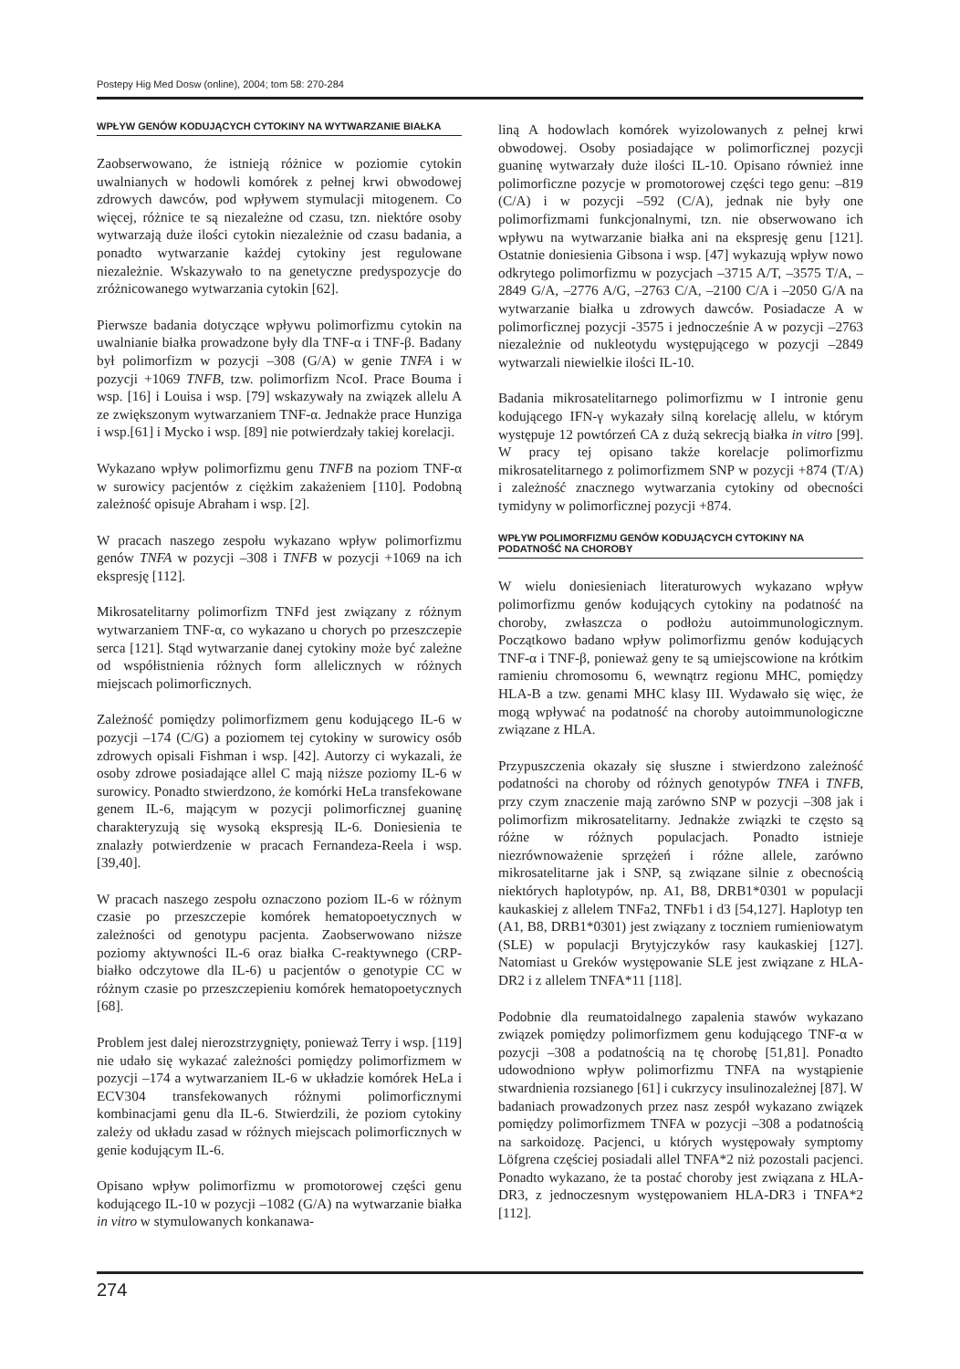Postepy Hig Med Dosw (online), 2004; tom 58: 270-284
WPŁYW GENÓW KODUJĄCYCH CYTOKINY NA WYTWARZANIE BIAŁKA
Zaobserwowano, że istnieją różnice w poziomie cytokin uwalnianych w hodowli komórek z pełnej krwi obwodowej zdrowych dawców, pod wpływem stymulacji mitogenem. Co więcej, różnice te są niezależne od czasu, tzn. niektóre osoby wytwarzają duże ilości cytokin niezależnie od czasu badania, a ponadto wytwarzanie każdej cytokiny jest regulowane niezależnie. Wskazywało to na genetyczne predyspozycje do zróżnicowanego wytwarzania cytokin [62].
Pierwsze badania dotyczące wpływu polimorfizmu cytokin na uwalnianie białka prowadzone były dla TNF-α i TNF-β. Badany był polimorfizm w pozycji –308 (G/A) w genie TNFA i w pozycji +1069 TNFB, tzw. polimorfizm NcoI. Prace Bouma i wsp. [16] i Louisa i wsp. [79] wskazywały na związek allelu A ze zwiększonym wytwarzaniem TNF-α. Jednakże prace Hunziga i wsp.[61] i Mycko i wsp. [89] nie potwierdzały takiej korelacji.
Wykazano wpływ polimorfizmu genu TNFB na poziom TNF-α w surowicy pacjentów z ciężkim zakażeniem [110]. Podobną zależność opisuje Abraham i wsp. [2].
W pracach naszego zespołu wykazano wpływ polimorfizmu genów TNFA w pozycji –308 i TNFB w pozycji +1069 na ich ekspresję [112].
Mikrosatelitarny polimorfizm TNFd jest związany z różnym wytwarzaniem TNF-α, co wykazano u chorych po przeszczepie serca [121]. Stąd wytwarzanie danej cytokiny może być zależne od współistnienia różnych form allelicznych w różnych miejscach polimorficznych.
Zależność pomiędzy polimorfizmem genu kodującego IL-6 w pozycji –174 (C/G) a poziomem tej cytokiny w surowicy osób zdrowych opisali Fishman i wsp. [42]. Autorzy ci wykazali, że osoby zdrowe posiadające allel C mają niższe poziomy IL-6 w surowicy. Ponadto stwierdzono, że komórki HeLa transfekowane genem IL-6, mającym w pozycji polimorficznej guaninę charakteryzują się wysoką ekspresją IL-6. Doniesienia te znalazły potwierdzenie w pracach Fernandeza-Reela i wsp. [39,40].
W pracach naszego zespołu oznaczono poziom IL-6 w różnym czasie po przeszczepie komórek hematopoetycznych w zależności od genotypu pacjenta. Zaobserwowano niższe poziomy aktywności IL-6 oraz białka C-reaktywnego (CRP- białko odczytowe dla IL-6) u pacjentów o genotypie CC w różnym czasie po przeszczepieniu komórek hematopoetycznych [68].
Problem jest dalej nierozstrzygnięty, ponieważ Terry i wsp. [119] nie udało się wykazać zależności pomiędzy polimorfizmem w pozycji –174 a wytwarzaniem IL-6 w układzie komórek HeLa i ECV304 transfekowanych różnymi polimorficznymi kombinacjami genu dla IL-6. Stwierdzili, że poziom cytokiny zależy od układu zasad w różnych miejscach polimorficznych w genie kodującym IL-6.
Opisano wpływ polimorfizmu w promotorowej części genu kodującego IL-10 w pozycji –1082 (G/A) na wytwarzanie białka in vitro w stymulowanych konkanawa-
liną A hodowlach komórek wyizolowanych z pełnej krwi obwodowej. Osoby posiadające w polimorficznej pozycji guaninę wytwarzały duże ilości IL-10. Opisano również inne polimorficzne pozycje w promotorowej części tego genu: –819 (C/A) i w pozycji –592 (C/A), jednak nie były one polimorfizmami funkcjonalnymi, tzn. nie obserwowano ich wpływu na wytwarzanie białka ani na ekspresję genu [121]. Ostatnie doniesienia Gibsona i wsp. [47] wykazują wpływ nowo odkrytego polimorfizmu w pozycjach –3715 A/T, –3575 T/A, –2849 G/A, –2776 A/G, –2763 C/A, –2100 C/A i –2050 G/A na wytwarzanie białka u zdrowych dawców. Posiadacze A w polimorficznej pozycji -3575 i jednocześnie A w pozycji –2763 niezależnie od nukleotydu występującego w pozycji –2849 wytwarzali niewielkie ilości IL-10.
Badania mikrosatelitarnego polimorfizmu w I intronie genu kodującego IFN-γ wykazały silną korelację allelu, w którym występuje 12 powtórzeń CA z dużą sekrecją białka in vitro [99]. W pracy tej opisano także korelacje polimorfizmu mikrosatelitarnego z polimorfizmem SNP w pozycji +874 (T/A) i zależność znacznego wytwarzania cytokiny od obecności tymidyny w polimorficznej pozycji +874.
WPŁYW POLIMORFIZMU GENÓW KODUJĄCYCH CYTOKINY NA PODATNOŚĆ NA CHOROBY
W wielu doniesieniach literaturowych wykazano wpływ polimorfizmu genów kodujących cytokiny na podatność na choroby, zwłaszcza o podłożu autoimmunologicznym. Początkowo badano wpływ polimorfizmu genów kodujących TNF-α i TNF-β, ponieważ geny te są umiejscowione na krótkim ramieniu chromosomu 6, wewnątrz regionu MHC, pomiędzy HLA-B a tzw. genami MHC klasy III. Wydawało się więc, że mogą wpływać na podatność na choroby autoimmunologiczne związane z HLA.
Przypuszczenia okazały się słuszne i stwierdzono zależność podatności na choroby od różnych genotypów TNFA i TNFB, przy czym znaczenie mają zarówno SNP w pozycji –308 jak i polimorfizm mikrosatelitarny. Jednakże związki te często są różne w różnych populacjach. Ponadto istnieje niezrównoważenie sprzężeń i różne allele, zarówno mikrosatelitarne jak i SNP, są związane silnie z obecnością niektórych haplotypów, np. A1, B8, DRB1*0301 w populacji kaukaskiej z allelem TNFa2, TNFb1 i d3 [54,127]. Haplotyp ten (A1, B8, DRB1*0301) jest związany z toczniem rumieniowatym (SLE) w populacji Brytyjczyków rasy kaukaskiej [127]. Natomiast u Greków występowanie SLE jest związane z HLA-DR2 i z allelem TNFA*11 [118].
Podobnie dla reumatoidalnego zapalenia stawów wykazano związek pomiędzy polimorfizmem genu kodującego TNF-α w pozycji –308 a podatnością na tę chorobę [51,81]. Ponadto udowodniono wpływ polimorfizmu TNFA na wystąpienie stwardnienia rozsianego [61] i cukrzycy insulinozależnej [87]. W badaniach prowadzonych przez nasz zespół wykazano związek pomiędzy polimorfizmem TNFA w pozycji –308 a podatnością na sarkoidozę. Pacjenci, u których występowały symptomy Löfgrena częściej posiadali allel TNFA*2 niż pozostali pacjenci. Ponadto wykazano, że ta postać choroby jest związana z HLA-DR3, z jednoczesnym występowaniem HLA-DR3 i TNFA*2 [112].
274